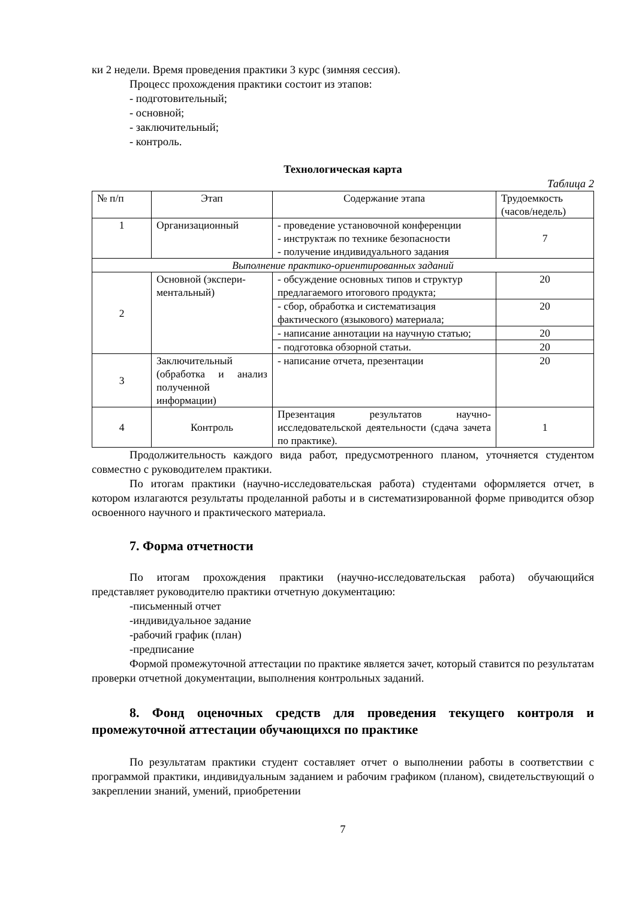ки 2 недели. Время проведения практики 3 курс (зимняя сессия).
Процесс прохождения практики состоит из этапов:
- подготовительный;
- основной;
- заключительный;
- контроль.
Технологическая карта
Таблица 2
| № п/п | Этап | Содержание этапа | Трудоемкость (часов/недель) |
| 1 | Организационный | - проведение установочной конференции - инструктаж по технике безопасности - получение индивидуального задания | 7 |
| Выполнение практико-ориентированных заданий | | | |
| 2 | Основной (экспери-ментальный) | - обсуждение основных типов и структур предлагаемого итогового продукта; | 20 |
| | | - сбор, обработка и систематизация фактического (языкового) материала; | 20 |
| | | - написание аннотации на научную статью; | 20 |
| | | - подготовка обзорной статьи. | 20 |
| 3 | Заключительный (обработка и анализ полученной информации) | - написание отчета, презентации | 20 |
| 4 | Контроль | Презентация результатов научно-исследовательской деятельности (сдача зачета по практике). | 1 |
Продолжительность каждого вида работ, предусмотренного планом, уточняется студентом совместно с руководителем практики.
По итогам практики (научно-исследовательская работа) студентами оформляется отчет, в котором излагаются результаты проделанной работы и в систематизированной форме приводится обзор освоенного научного и практического материала.
7. Форма отчетности
По итогам прохождения практики (научно-исследовательская работа) обучающийся представляет руководителю практики отчетную документацию:
-письменный отчет
-индивидуальное задание
-рабочий график (план)
-предписание
Формой промежуточной аттестации по практике является зачет, который ставится по результатам проверки отчетной документации, выполнения контрольных заданий.
8. Фонд оценочных средств для проведения текущего контроля и промежуточной аттестации обучающихся по практике
По результатам практики студент составляет отчет о выполнении работы в соответствии с программой практики, индивидуальным заданием и рабочим графиком (планом), свидетельствующий о закреплении знаний, умений, приобретении
7